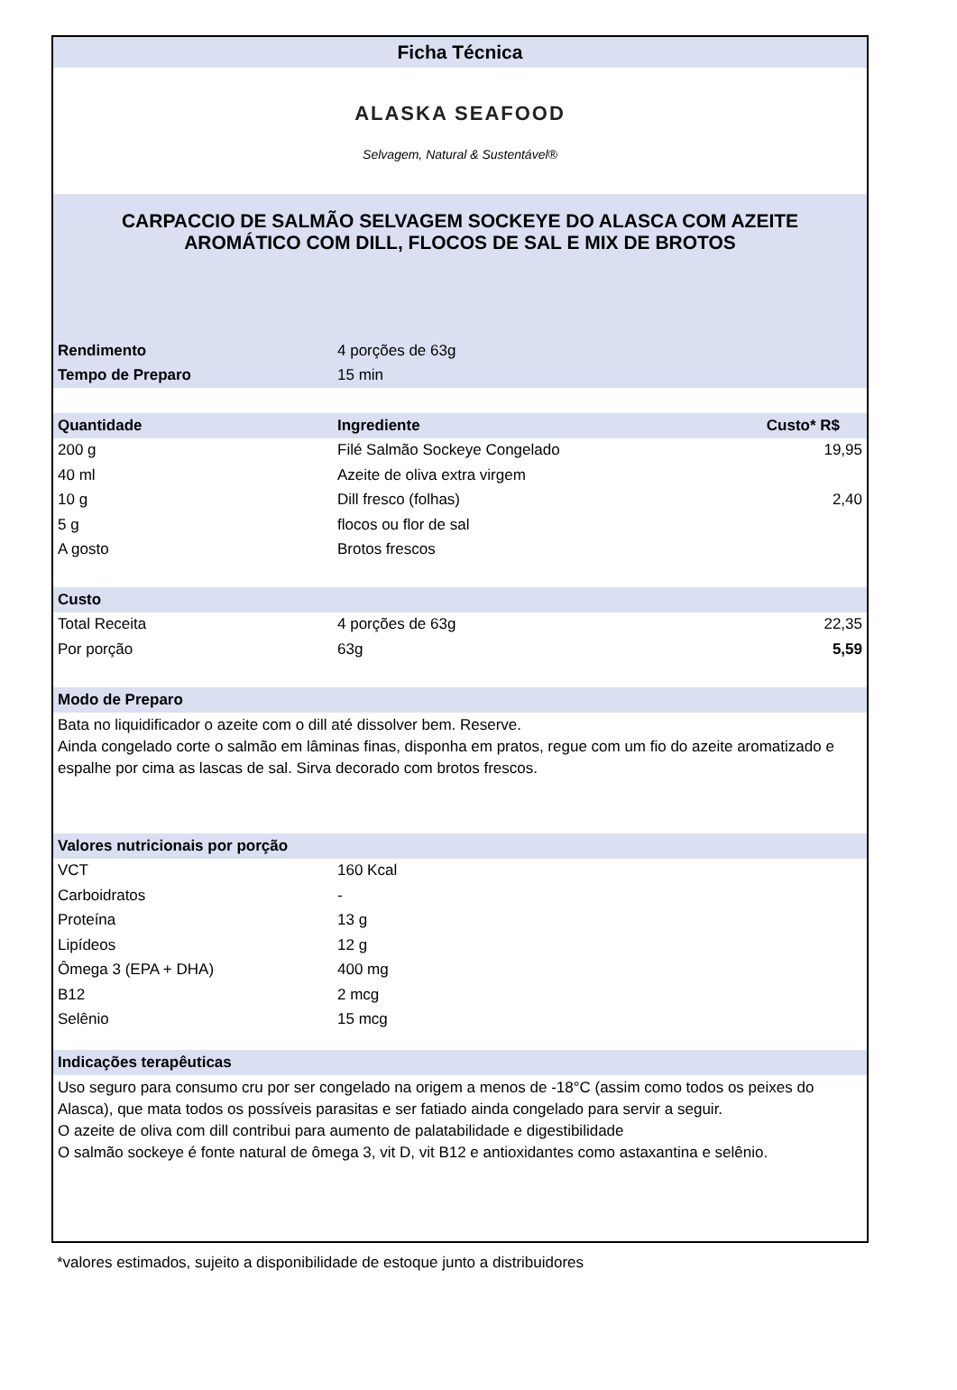Ficha Técnica
ALASKA SEAFOOD
Selvagem, Natural & Sustentável®
CARPACCIO DE SALMÃO SELVAGEM SOCKEYE DO ALASCA COM AZEITE AROMÁTICO COM DILL, FLOCOS DE SAL E MIX DE BROTOS
| Rendimento | 4 porções de 63g |
| Tempo de Preparo | 15 min |
| Quantidade | Ingrediente | Custo* R$ |
| --- | --- | --- |
| 200 g | Filé Salmão Sockeye Congelado | 19,95 |
| 40 ml | Azeite de oliva extra virgem | 2,40 |
| 10 g | Dill fresco (folhas) | |
| 5 g | flocos ou flor de sal | |
| A gosto | Brotos frescos | |
| Custo | | |
| Total Receita | 4 porções de 63g | 22,35 |
| Por porção | 63g | 5,59 |
Modo de Preparo
Bata no liquidificador o azeite com o dill até dissolver bem. Reserve.
Ainda congelado corte o salmão em lâminas finas, disponha em pratos, regue com um fio do azeite aromatizado e espalhe por cima as lascas de sal. Sirva decorado com brotos frescos.
Valores nutricionais por porção
| VCT | 160 Kcal |
| Carboidratos | - |
| Proteína | 13 g |
| Lipídeos | 12 g |
| Ômega 3 (EPA + DHA) | 400 mg |
| B12 | 2 mcg |
| Selênio | 15 mcg |
Indicações terapêuticas
Uso seguro para consumo cru por ser congelado na origem a menos de -18°C (assim como todos os peixes do Alasca), que mata todos os possíveis parasitas e ser fatiado ainda congelado para servir a seguir.
O azeite de oliva com dill contribui para aumento de palatabilidade e digestibilidade
O salmão sockeye é fonte natural de ômega 3, vit D, vit B12 e antioxidantes como astaxantina e selênio.
*valores estimados, sujeito a disponibilidade de estoque junto a distribuidores